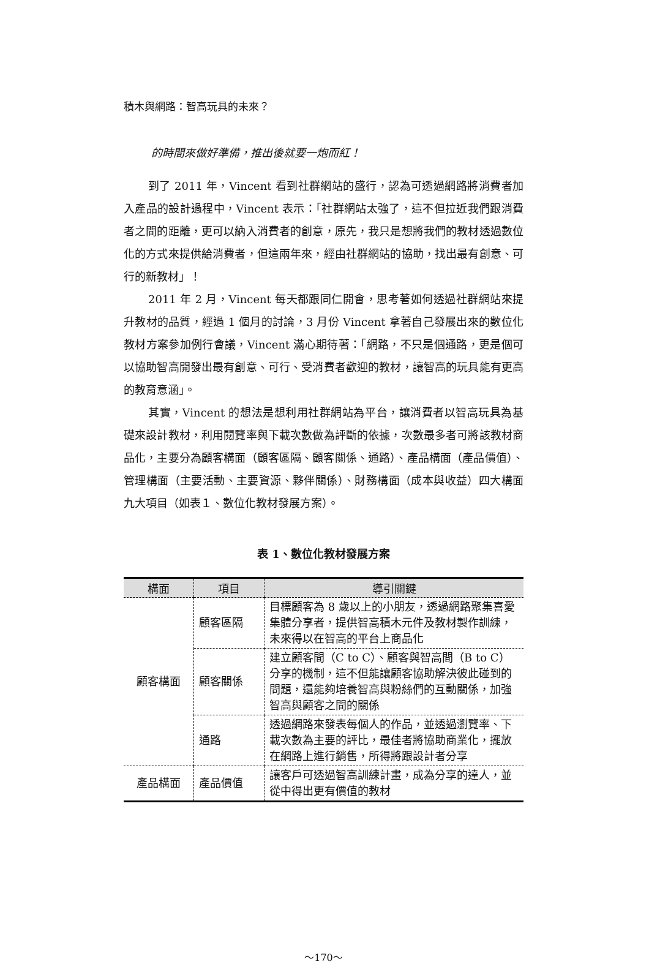積木與網路：智高玩具的未來？
的時間來做好準備，推出後就要一炮而紅！
到了 2011 年，Vincent 看到社群網站的盛行，認為可透過網路將消費者加入產品的設計過程中，Vincent 表示：「社群網站太強了，這不但拉近我們跟消費者之間的距離，更可以納入消費者的創意，原先，我只是想將我們的教材透過數位化的方式來提供給消費者，但這兩年來，經由社群網站的協助，找出最有創意、可行的新教材」！
2011 年 2 月，Vincent 每天都跟同仁開會，思考著如何透過社群網站來提升教材的品質，經過 1 個月的討論，3 月份 Vincent 拿著自己發展出來的數位化教材方案參加例行會議，Vincent 滿心期待著：「網路，不只是個通路，更是個可以協助智高開發出最有創意、可行、受消費者歡迎的教材，讓智高的玩具能有更高的教育意涵」。
其實，Vincent 的想法是想利用社群網站為平台，讓消費者以智高玩具為基礎來設計教材，利用閱覽率與下載次數做為評斷的依據，次數最多者可將該教材商品化，主要分為顧客構面（顧客區隔、顧客關係、通路）、產品構面（產品價值）、管理構面（主要活動、主要資源、夥伴關係）、財務構面（成本與收益）四大構面九大項目（如表１、數位化教材發展方案）。
表 1、數位化教材發展方案
| 構面 | 項目 | 導引關鍵 |
| --- | --- | --- |
| 顧客構面 | 顧客區隔 | 目標顧客為 8 歲以上的小朋友，透過網路聚集喜愛集體分享者，提供智高積木元件及教材製作訓練，未來得以在智高的平台上商品化 |
| | 顧客關係 | 建立顧客間（C to C）、顧客與智高間（B to C）分享的機制，這不但能讓顧客協助解決彼此碰到的問題，還能夠培養智高與粉絲們的互動關係，加強智高與顧客之間的關係 |
| | 通路 | 透過網路來發表每個人的作品，並透過瀏覽率、下載次數為主要的評比，最佳者將協助商業化，擺放在網路上進行銷售，所得將跟設計者分享 |
| 產品構面 | 產品價值 | 讓客戶可透過智高訓練計畫，成為分享的達人，並從中得出更有價值的教材 |
～170～